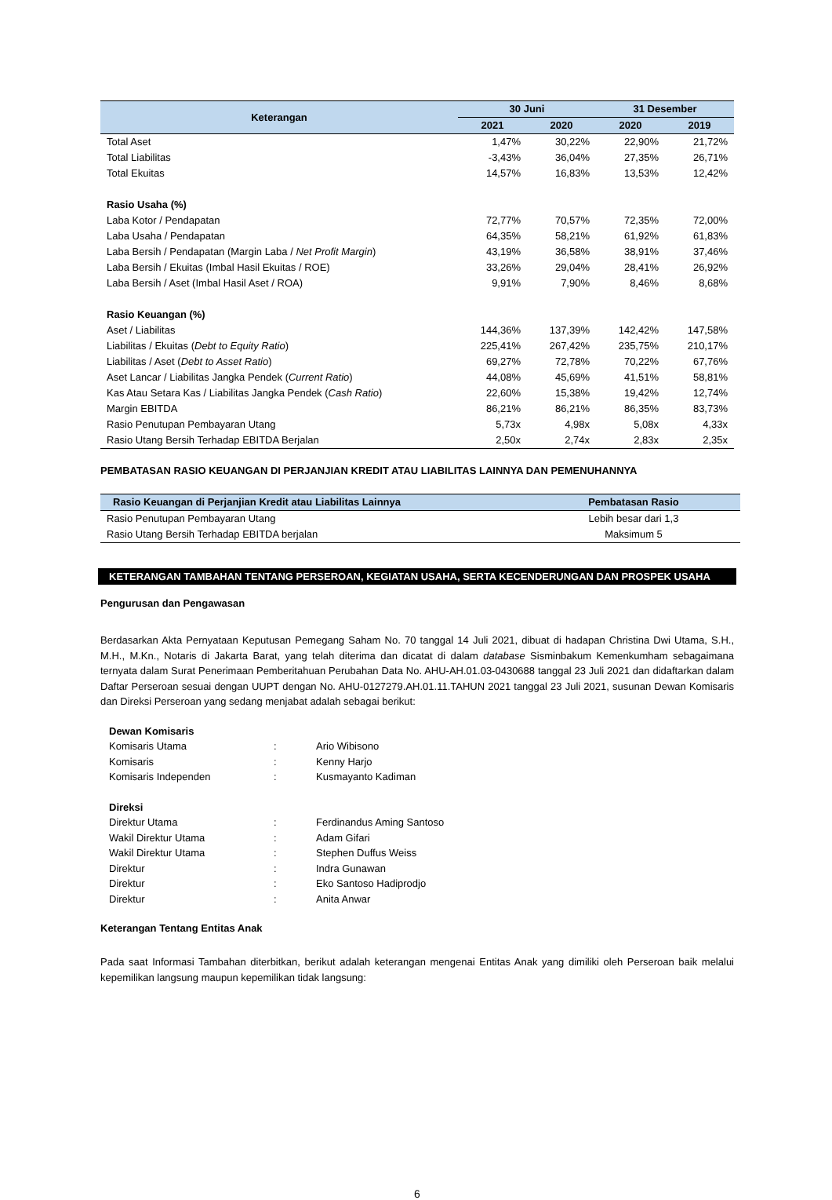| Keterangan | 30 Juni | | 31 Desember | |
| --- | --- | --- | --- | --- |
| | 2021 | 2020 | 2020 | 2019 |
| Total Aset | 1,47% | 30,22% | 22,90% | 21,72% |
| Total Liabilitas | -3,43% | 36,04% | 27,35% | 26,71% |
| Total Ekuitas | 14,57% | 16,83% | 13,53% | 12,42% |
| Rasio Usaha (%) | | | | |
| Laba Kotor / Pendapatan | 72,77% | 70,57% | 72,35% | 72,00% |
| Laba Usaha / Pendapatan | 64,35% | 58,21% | 61,92% | 61,83% |
| Laba Bersih / Pendapatan (Margin Laba / Net Profit Margin ) | 43,19% | 36,58% | 38,91% | 37,46% |
| Laba Bersih / Ekuitas (Imbal Hasil Ekuitas / ROE) | 33,26% | 29,04% | 28,41% | 26,92% |
| Laba Bersih / Aset (Imbal Hasil Aset / ROA) | 9,91% | 7,90% | 8,46% | 8,68% |
| Rasio Keuangan (%) | | | | |
| Aset / Liabilitas | 144,36% | 137,39% | 142,42% | 147,58% |
| Liabilitas / Ekuitas ( Debt to Equity Ratio ) | 225,41% | 267,42% | 235,75% | 210,17% |
| Liabilitas / Aset ( Debt to Asset Ratio ) | 69,27% | 72,78% | 70,22% | 67,76% |
| Aset Lancar / Liabilitas Jangka Pendek ( Current Ratio ) | 44,08% | 45,69% | 41,51% | 58,81% |
| Kas Atau Setara Kas / Liabilitas Jangka Pendek ( Cash Ratio ) | 22,60% | 15,38% | 19,42% | 12,74% |
| Margin EBITDA | 86,21% | 86,21% | 86,35% | 83,73% |
| Rasio Penutupan Pembayaran Utang | 5,73x | 4,98x | 5,08x | 4,33x |
| Rasio Utang Bersih Terhadap EBITDA Berjalan | 2,50x | 2,74x | 2,83x | 2,35x |
PEMBATASAN RASIO KEUANGAN DI PERJANJIAN KREDIT ATAU LIABILITAS LAINNYA DAN PEMENUHANNYA
| Rasio Keuangan di Perjanjian Kredit atau Liabilitas Lainnya | Pembatasan Rasio |
| --- | --- |
| Rasio Penutupan Pembayaran Utang | Lebih besar dari 1,3 |
| Rasio Utang Bersih Terhadap EBITDA berjalan | Maksimum 5 |
KETERANGAN TAMBAHAN TENTANG PERSEROAN, KEGIATAN USAHA, SERTA KECENDERUNGAN DAN PROSPEK USAHA
Pengurusan dan Pengawasan
Berdasarkan Akta Pernyataan Keputusan Pemegang Saham No. 70 tanggal 14 Juli 2021, dibuat di hadapan Christina Dwi Utama, S.H., M.H., M.Kn., Notaris di Jakarta Barat, yang telah diterima dan dicatat di dalam database Sisminbakum Kemenkumham sebagaimana ternyata dalam Surat Penerimaan Pemberitahuan Perubahan Data No. AHU-AH.01.03-0430688 tanggal 23 Juli 2021 dan didaftarkan dalam Daftar Perseroan sesuai dengan UUPT dengan No. AHU-0127279.AH.01.11.TAHUN 2021 tanggal 23 Juli 2021, susunan Dewan Komisaris dan Direksi Perseroan yang sedang menjabat adalah sebagai berikut:
| Dewan Komisaris | | |
| Komisaris Utama | : | Ario Wibisono |
| Komisaris | : | Kenny Harjo |
| Komisaris Independen | : | Kusmayanto Kadiman |
| Direksi | | |
| Direktur Utama | : | Ferdinandus Aming Santoso |
| Wakil Direktur Utama | : | Adam Gifari |
| Wakil Direktur Utama | : | Stephen Duffus Weiss |
| Direktur | : | Indra Gunawan |
| Direktur | : | Eko Santoso Hadiprodjo |
| Direktur | : | Anita Anwar |
Keterangan Tentang Entitas Anak
Pada saat Informasi Tambahan diterbitkan, berikut adalah keterangan mengenai Entitas Anak yang dimiliki oleh Perseroan baik melalui kepemilikan langsung maupun kepemilikan tidak langsung:
6